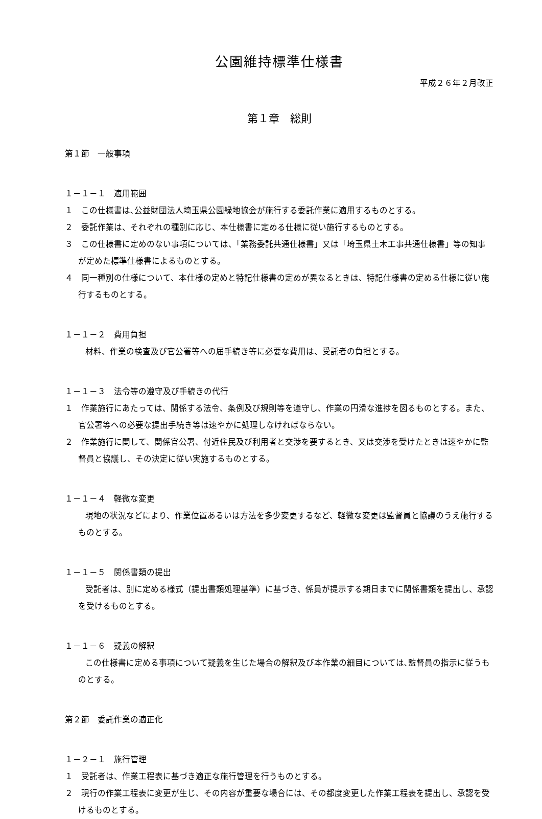公園維持標準仕様書
平成２６年２月改正
第１章　総則
第１節　一般事項
１－１－１　適用範囲
１　この仕様書は､公益財団法人埼玉県公園緑地協会が施行する委託作業に適用するものとする。
２　委託作業は、それぞれの種別に応じ、本仕様書に定める仕様に従い施行するものとする。
３　この仕様書に定めのない事項については、「業務委託共通仕様書」又は「埼玉県土木工事共通仕様書」等の知事が定めた標準仕様書によるものとする。
４　同一種別の仕様について、本仕様の定めと特記仕様書の定めが異なるときは、特記仕様書の定める仕様に従い施行するものとする。
１－１－２　費用負担
材料、作業の検査及び官公署等への届手続き等に必要な費用は、受託者の負担とする。
１－１－３　法令等の遵守及び手続きの代行
１　作業施行にあたっては、関係する法令、条例及び規則等を遵守し、作業の円滑な進捗を図るものとする。また、官公署等への必要な提出手続き等は速やかに処理しなければならない。
２　作業施行に関して、関係官公署、付近住民及び利用者と交渉を要するとき、又は交渉を受けたときは速やかに監督員と協議し、その決定に従い実施するものとする。
１－１－４　軽微な変更
現地の状況などにより、作業位置あるいは方法を多少変更するなど、軽微な変更は監督員と協議のうえ施行するものとする。
１－１－５　関係書類の提出
受託者は、別に定める様式（提出書類処理基準）に基づき、係員が提示する期日までに関係書類を提出し、承認を受けるものとする。
１－１－６　疑義の解釈
この仕様書に定める事項について疑義を生じた場合の解釈及び本作業の細目については､監督員の指示に従うものとする。
第２節　委託作業の適正化
１－２－１　施行管理
１　受託者は、作業工程表に基づき適正な施行管理を行うものとする。
２　現行の作業工程表に変更が生じ、その内容が重要な場合には、その都度変更した作業工程表を提出し、承認を受けるものとする。